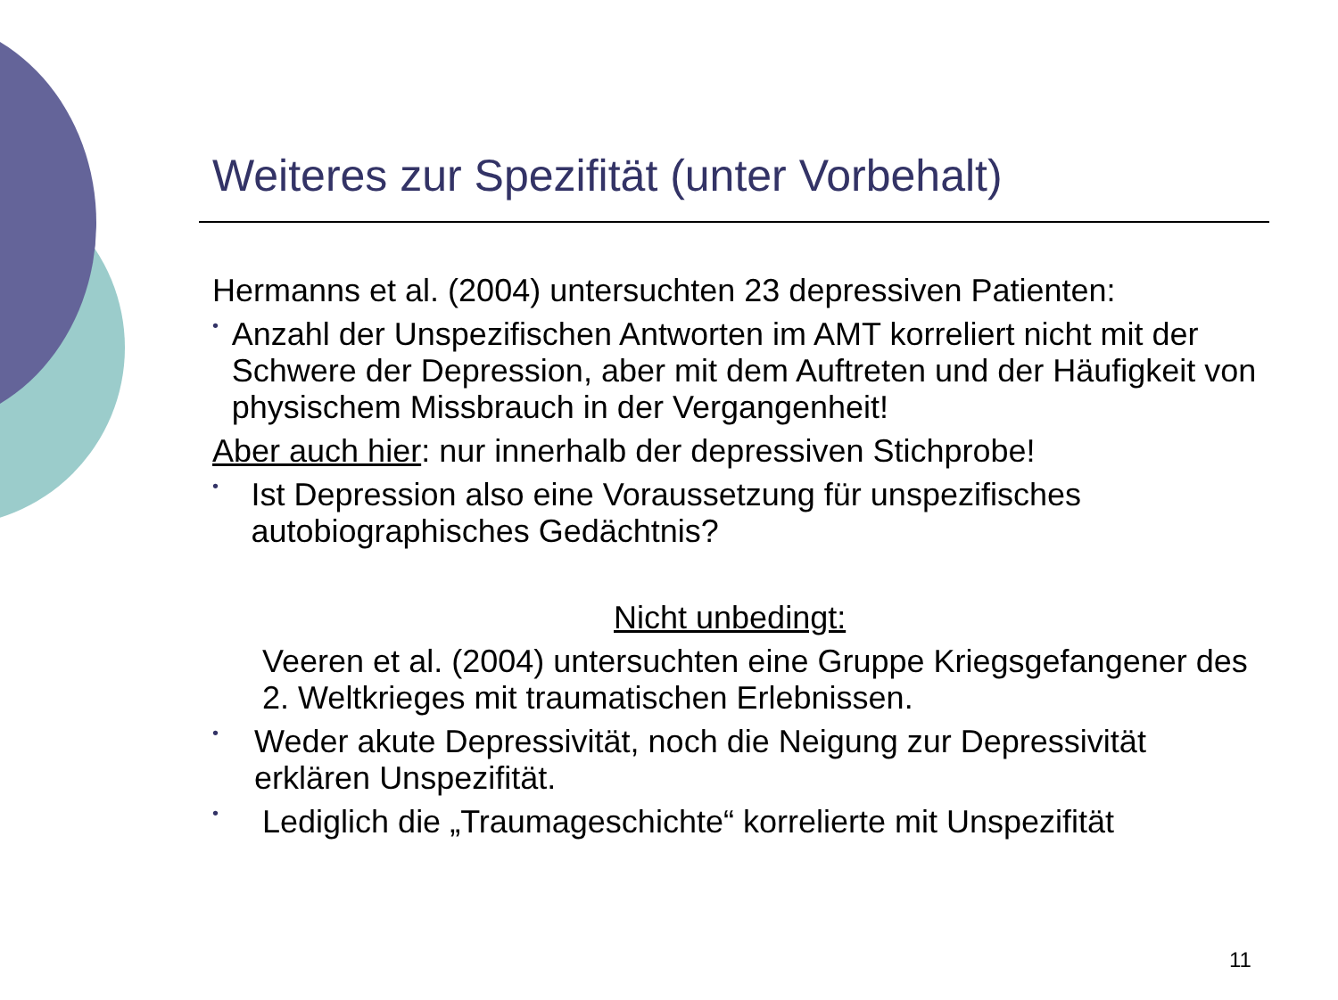Weiteres zur Spezifität (unter Vorbehalt)
Hermanns et al. (2004) untersuchten 23 depressiven Patienten:
•
Anzahl der Unspezifischen Antworten im AMT korreliert nicht mit der Schwere der Depression, aber mit dem Auftreten und der Häufigkeit von physischem Missbrauch in der Vergangenheit!
Aber auch hier: nur innerhalb der depressiven Stichprobe!
•
Ist Depression also eine Voraussetzung für unspezifisches autobiographisches Gedächtnis?
Nicht unbedingt:
Veeren et al. (2004) untersuchten eine Gruppe Kriegsgefangener des 2. Weltkrieges mit traumatischen Erlebnissen.
•
Weder akute Depressivität, noch die Neigung zur Depressivität erklären Unspezifität.
•
Lediglich die „Traumageschichte“ korrelierte mit Unspezifität
11